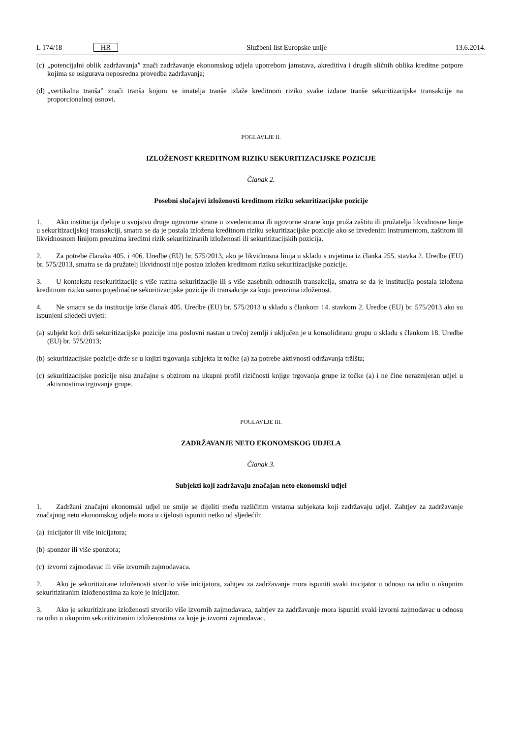L 174/18 HR Službeni list Europske unije 13.6.2014.
(c) „potencijalni oblik zadržavanja” znači zadržavanje ekonomskog udjela upotrebom jamstava, akreditiva i drugih sličnih oblika kreditne potpore kojima se osigurava neposredna provedba zadržavanja;
(d) „vertikalna tranša” znači tranša kojom se imatelja tranše izlaže kreditnom riziku svake izdane tranše sekuritizacijske transakcije na proporcionalnoj osnovi.
POGLAVLJE II.
IZLOŽENOST KREDITNOM RIZIKU SEKURITIZACIJSKE POZICIJE
Članak 2.
Posebni slučajevi izloženosti kreditnom riziku sekuritizacijske pozicije
1. Ako institucija djeluje u svojstvu druge ugovorne strane u izvedenicama ili ugovorne strane koja pruža zaštitu ili pružatelja likvidnosne linije u sekuritizacijskoj transakciji, smatra se da je postala izložena kreditnom riziku sekuritizacijske pozicije ako se izvedenim instrumentom, zaštitom ili likvidnosnom linijom preuzima kreditni rizik sekuritiziranih izloženosti ili sekuritizacijskih pozicija.
2. Za potrebe članaka 405. i 406. Uredbe (EU) br. 575/2013, ako je likvidnosna linija u skladu s uvjetima iz članka 255. stavka 2. Uredbe (EU) br. 575/2013, smatra se da pružatelj likvidnosti nije postao izložen kreditnom riziku sekuritizacijske pozicije.
3. U kontekstu resekuritizacije s više razina sekuritizacije ili s više zasebnih odnosnih transakcija, smatra se da je institucija postala izložena kreditnom riziku samo pojedinačne sekuritizacijske pozicije ili transakcije za koju preuzima izloženost.
4. Ne smatra se da institucije krše članak 405. Uredbe (EU) br. 575/2013 u skladu s člankom 14. stavkom 2. Uredbe (EU) br. 575/2013 ako su ispunjeni sljedeći uvjeti:
(a) subjekt koji drži sekuritizacijske pozicije ima poslovni nastan u trećoj zemlji i uključen je u konsolidiranu grupu u skladu s člankom 18. Uredbe (EU) br. 575/2013;
(b) sekuritizacijske pozicije drže se u knjizi trgovanja subjekta iz točke (a) za potrebe aktivnosti održavanja tržišta;
(c) sekuritizacijske pozicije nisu značajne s obzirom na ukupni profil rizičnosti knjige trgovanja grupe iz točke (a) i ne čine nerazmjeran udjel u aktivnostima trgovanja grupe.
POGLAVLJE III.
ZADRŽAVANJE NETO EKONOMSKOG UDJELA
Članak 3.
Subjekti koji zadržavaju značajan neto ekonomski udjel
1. Zadržani značajni ekonomski udjel ne smije se dijeliti među različitim vrstama subjekata koji zadržavaju udjel. Zahtjev za zadržavanje značajnog neto ekonomskog udjela mora u cijelosti ispuniti netko od sljedećih:
(a) inicijator ili više inicijatora;
(b) sponzor ili više sponzora;
(c) izvorni zajmodavac ili više izvornih zajmodavaca.
2. Ako je sekuritizirane izloženosti stvorilo više inicijatora, zahtjev za zadržavanje mora ispuniti svaki inicijator u odnosu na udio u ukupnim sekuritiziranim izloženostima za koje je inicijator.
3. Ako je sekuritizirane izloženosti stvorilo više izvornih zajmodavaca, zahtjev za zadržavanje mora ispuniti svaki izvorni zajmodavac u odnosu na udio u ukupnim sekuritiziranim izloženostima za koje je izvorni zajmodavac.